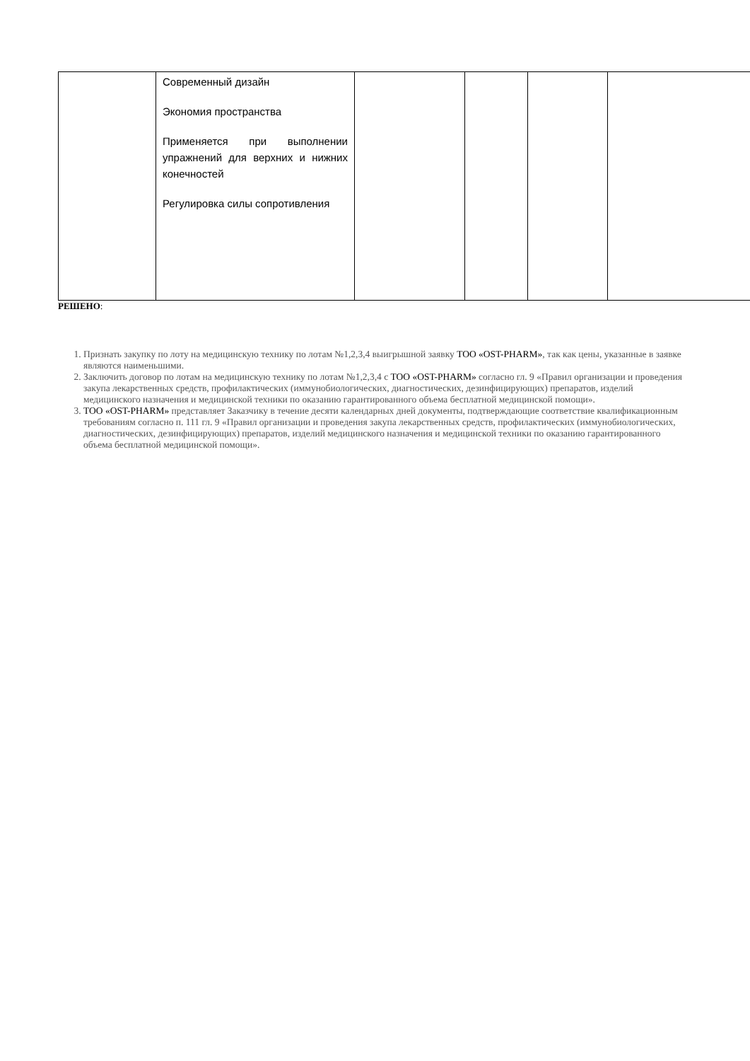| | Современный дизайн Экономия пространства Применяется при выполнении упражнений для верхних и нижних конечностей Регулировка силы сопротивления | | | | |
РЕШЕНО:
1. Признать закупку по лоту на медицинскую технику по лотам №1,2,3,4 выигрышной заявку ТОО «OST-PHARM», так как цены, указанные в заявке являются наименьшими.
2. Заключить договор по лотам на медицинскую технику по лотам №1,2,3,4 с ТОО «OST-PHARM» согласно гл. 9 «Правил организации и проведения закупа лекарственных средств, профилактических (иммунобиологических, диагностических, дезинфицирующих) препаратов, изделий медицинского назначения и медицинской техники по оказанию гарантированного объема бесплатной медицинской помощи».
3. ТОО «OST-PHARM» представляет Заказчику в течение десяти календарных дней документы, подтверждающие соответствие квалификационным требованиям согласно п. 111 гл. 9 «Правил организации и проведения закупа лекарственных средств, профилактических (иммунобиологических, диагностических, дезинфицирующих) препаратов, изделий медицинского назначения и медицинской техники по оказанию гарантированного объема бесплатной медицинской помощи».